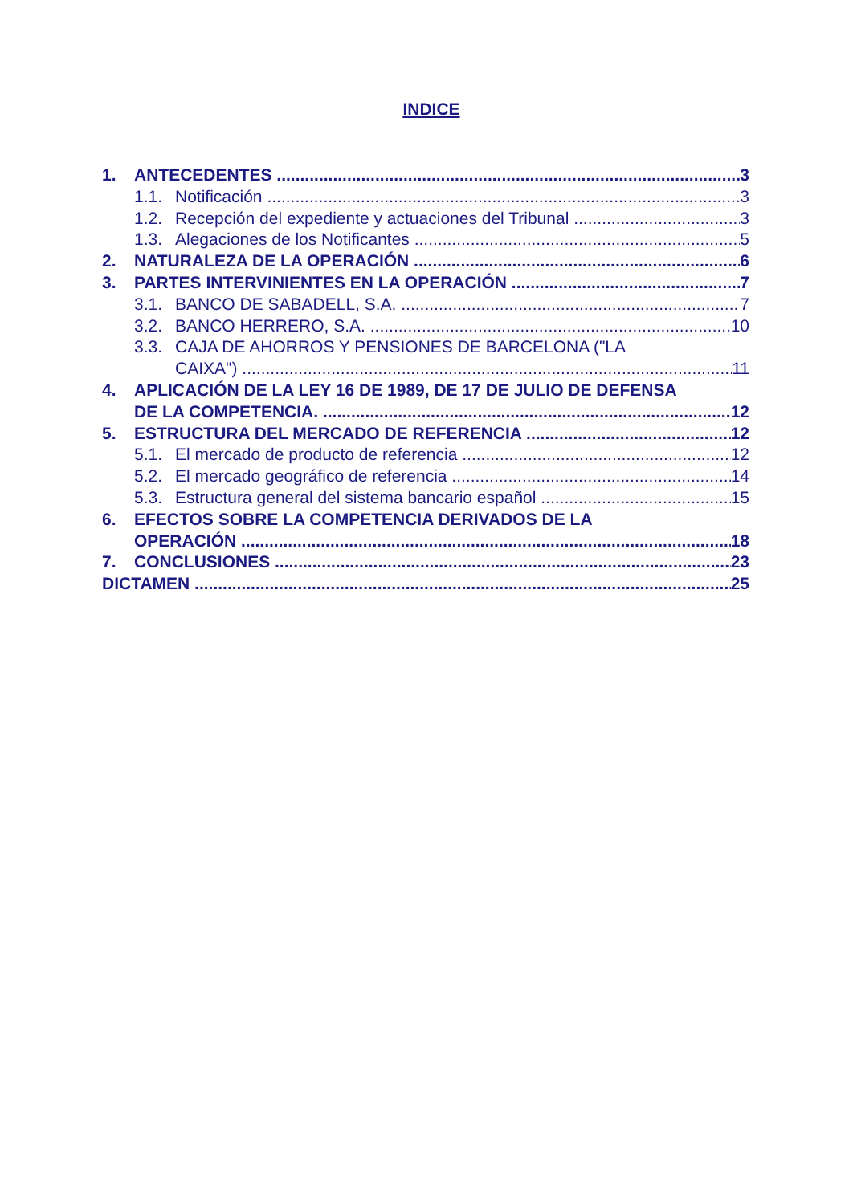INDICE
1. ANTECEDENTES 3
1.1. Notificación 3
1.2. Recepción del expediente y actuaciones del Tribunal 3
1.3. Alegaciones de los Notificantes 5
2. NATURALEZA DE LA OPERACIÓN 6
3. PARTES INTERVINIENTES EN LA OPERACIÓN 7
3.1. BANCO DE SABADELL, S.A. 7
3.2. BANCO HERRERO, S.A. 10
3.3. CAJA DE AHORROS Y PENSIONES DE BARCELONA ("LA
CAIXA") 11
4. APLICACIÓN DE LA LEY 16 DE 1989, DE 17 DE JULIO DE DEFENSA
DE LA COMPETENCIA. 12
5. ESTRUCTURA DEL MERCADO DE REFERENCIA 12
5.1. El mercado de producto de referencia 12
5.2. El mercado geográfico de referencia 14
5.3. Estructura general del sistema bancario español 15
6. EFECTOS SOBRE LA COMPETENCIA DERIVADOS DE LA
OPERACIÓN 18
7. CONCLUSIONES 23
DICTAMEN 25